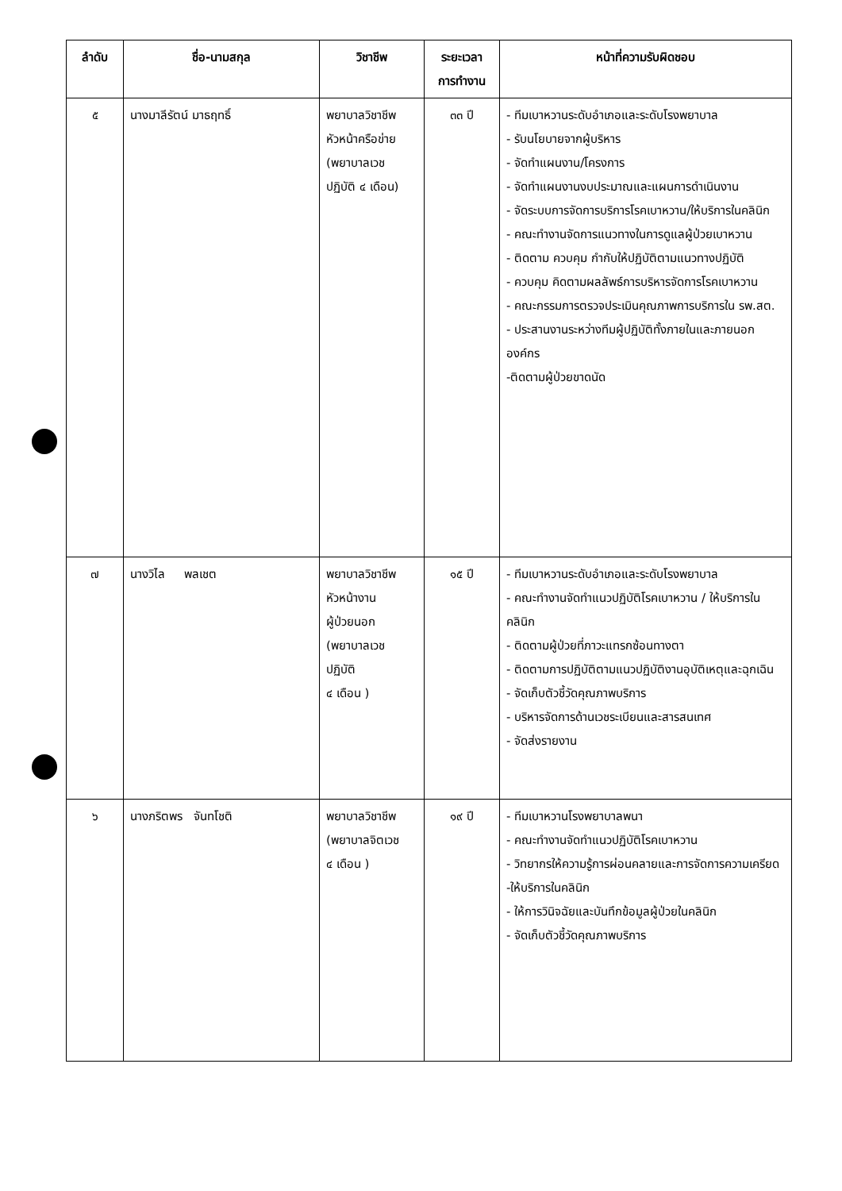| ลำดับ | ชื่อ-นามสกุล | วิชาชีพ | ระยะเวลา การทำงาน | หน้าที่ความรับผิดชอบ |
| --- | --- | --- | --- | --- |
| ๕ | นางมาลีรัตน์ มาธฤทธิ์ | พยาบาลวิชาชีพ หัวหน้าครือข่าย (พยาบาลเวช ปฏิบัติ ๔ เดือน) | ๓๓ ปี | - ทีมเบาหวานระดับอำเภอและระดับโรงพยาบาล - รับนโยบายจากผู้บริหาร - จัดทำแผนงาน/โครงการ - จัดทำแผนงานงบประมาณและแผนการดำเนินงาน - จัดระบบการจัดการบริการโรคเบาหวาน/ให้บริการในคลินิก - คณะทำงานจัดการแนวทางในการดูแลผู้ป่วยเบาหวาน - ติดตาม ควบคุม กำกับให้ปฏิบัติตามแนวทางปฏิบัติ - ควบคุม คิดตามผลลัพธ์การบริหารจัดการโรคเบาหวาน - คณะกรรมการตรวจประเมินคุณภาพการบริการใน รพ.สต. - ประสานงานระหว่างทีมผู้ปฏิบัติทั้งภายในและภายนอกองค์กร -ติดตามผู้ป่วยขาดนัด |
| ๗ | นางวิไล พลเชต | พยาบาลวิชาชีพ หัวหน้างาน ผู้ป่วยนอก (พยาบาลเวช ปฏิบัติ ๔ เดือน ) | ๑๕ ปี | - ทีมเบาหวานระดับอำเภอและระดับโรงพยาบาล - คณะทำงานจัดทำแนวปฏิบัติโรคเบาหวาน / ให้บริการในคลินิก - ติดตามผู้ป่วยที่ภาวะแทรกซ้อนทางตา - ติดตามการปฏิบัติตามแนวปฏิบัติงานอุบัติเหตุและฉุกเฉิน - จัดเก็บตัวชี้วัดคุณภาพบริการ - บริหารจัดการด้านเวชระเบียนและสารสนเทศ - จัดส่งรายงาน |
| ๖ | นางภริตพร จันทโชติ | พยาบาลวิชาชีพ (พยาบาลจิตเวช ๔ เดือน ) | ๑๙ ปี | - ทีมเบาหวานโรงพยาบาลพนา - คณะทำงานจัดทำแนวปฏิบัติโรคเบาหวาน - วิทยากรให้ความรู้การผ่อนคลายและการจัดการความเครียด -ให้บริการในคลินิก - ให้การวินิจฉัยและบันทึกข้อมูลผู้ป่วยในคลินิก - จัดเก็บตัวชี้วัดคุณภาพบริการ |